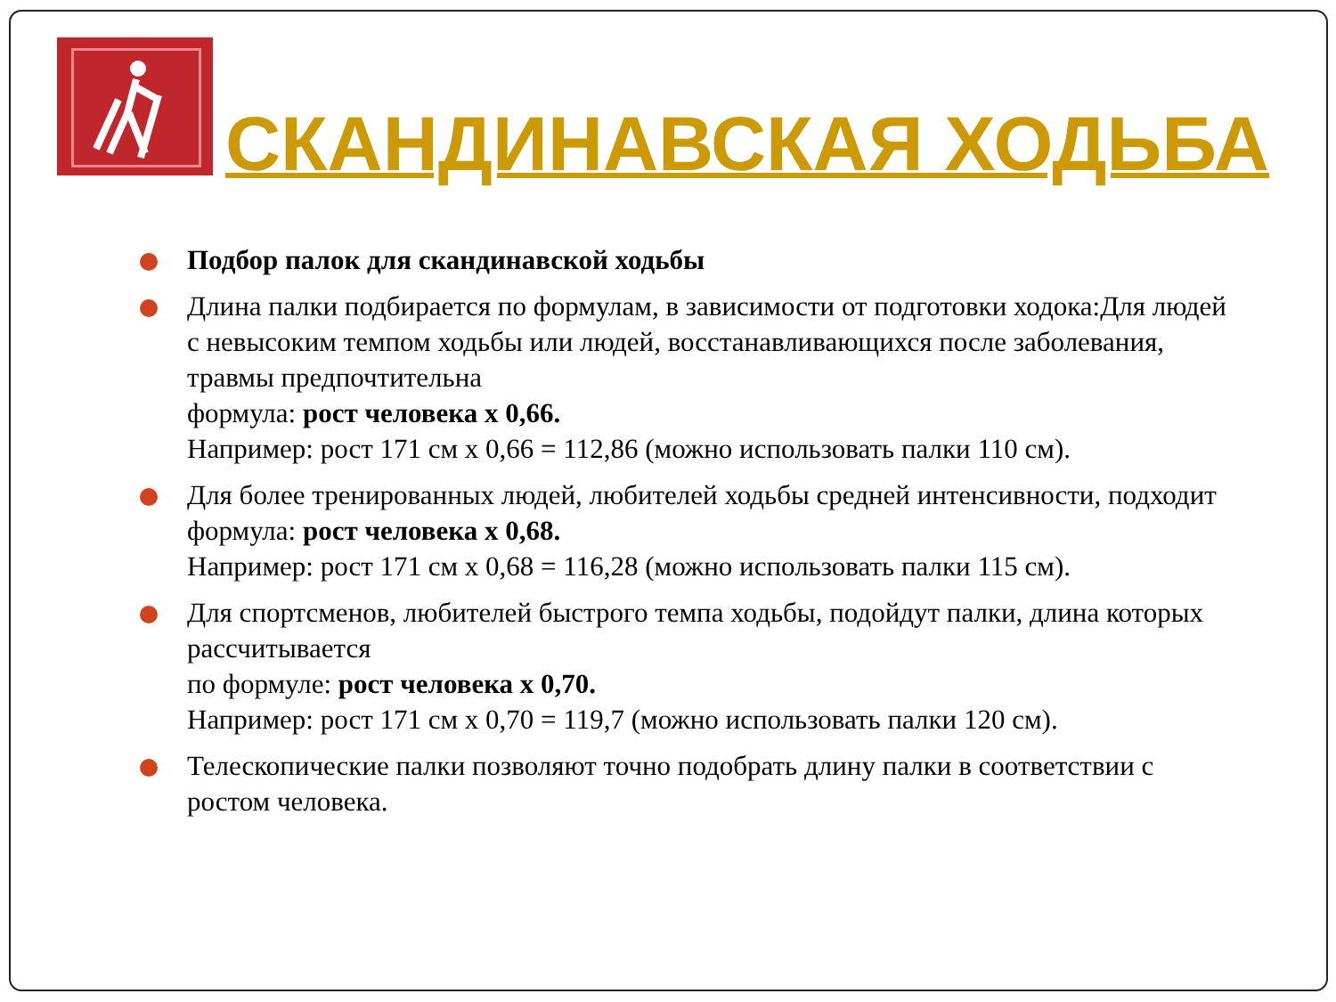СКАНДИНАВСКАЯ ХОДЬБА
Подбор палок для скандинавской ходьбы
Длина палки подбирается по формулам, в зависимости от подготовки ходока:Для людей с невысоким темпом ходьбы или людей, восстанавливающихся после заболевания, травмы предпочтительна
формула: рост человека х 0,66.
Например: рост 171 см х 0,66 = 112,86 (можно использовать палки 110 см).
Для более тренированных людей, любителей ходьбы средней интенсивности, подходит
формула: рост человека х 0,68.
Например: рост 171 см х 0,68 = 116,28 (можно использовать палки 115 см).
Для спортсменов, любителей быстрого темпа ходьбы, подойдут палки, длина которых рассчитывается
по формуле: рост человека х 0,70.
Например: рост 171 см х 0,70 = 119,7 (можно использовать палки 120 см).
Телескопические палки позволяют точно подобрать длину палки в соответствии с ростом человека.